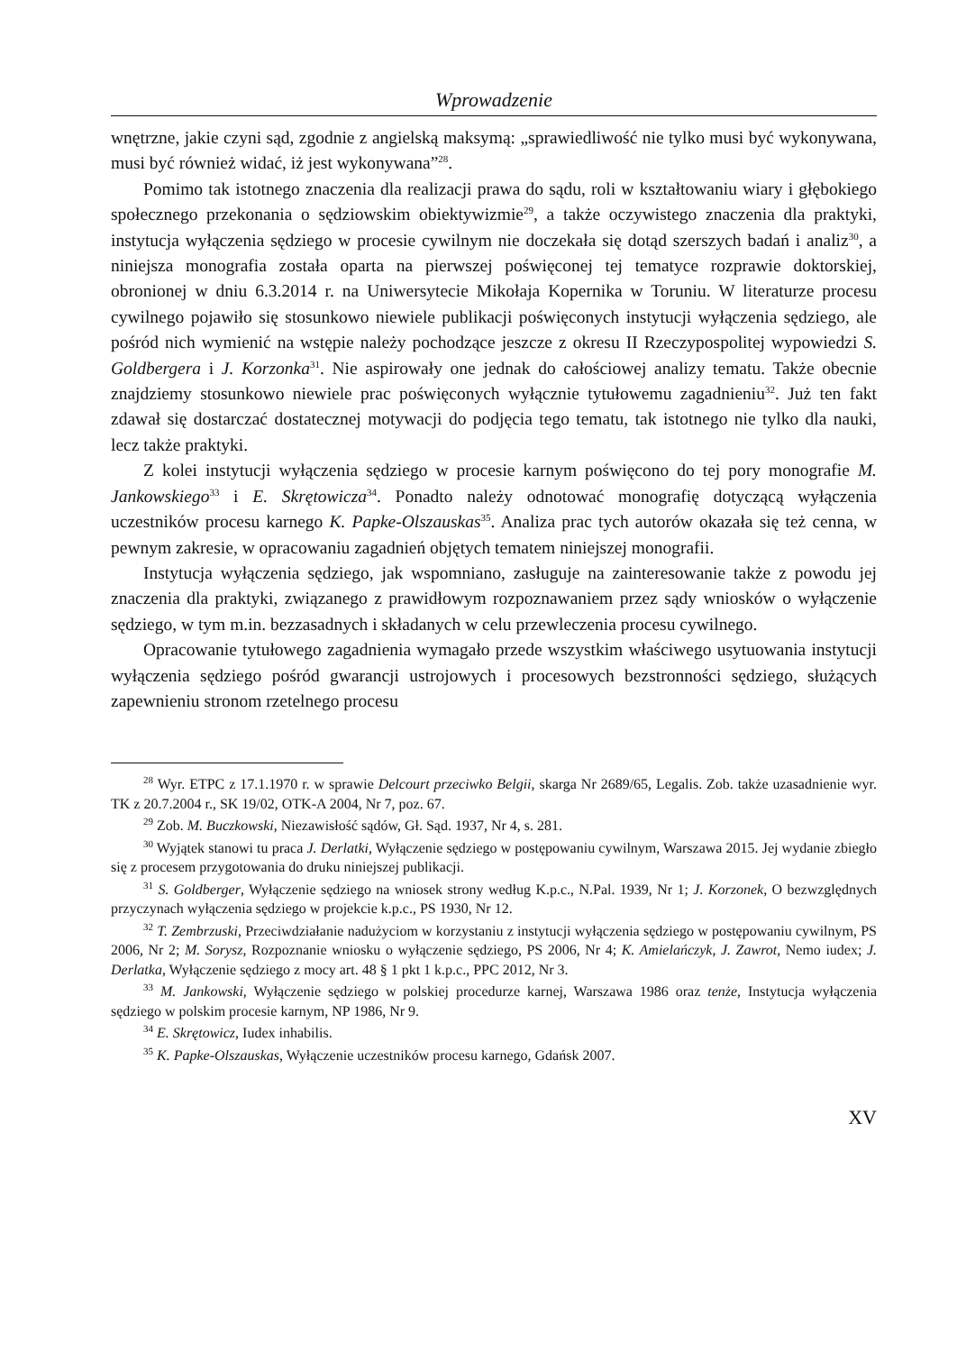Wprowadzenie
wnętrzne, jakie czyni sąd, zgodnie z angielską maksymą: „sprawiedliwość nie tylko musi być wykonywana, musi być również widać, iż jest wykonywana”<sup>28</sup>.
Pomimo tak istotnego znaczenia dla realizacji prawa do sądu, roli w kształtowaniu wiary i głębokiego społecznego przekonania o sędziowskim obiektywizmie<sup>29</sup>, a także oczywistego znaczenia dla praktyki, instytucja wyłączenia sędziego w procesie cywilnym nie doczekała się dotąd szerszych badań i analiz<sup>30</sup>, a niniejsza monografia została oparta na pierwszej poświęconej tej tematyce rozprawie doktorskiej, obronionej w dniu 6.3.2014 r. na Uniwersytecie Mikołaja Kopernika w Toruniu. W literaturze procesu cywilnego pojawiło się stosunkowo niewiele publikacji poświęconych instytucji wyłączenia sędziego, ale pośród nich wymienić na wstępie należy pochodzące jeszcze z okresu II Rzeczypospolitej wypowiedzi S. Goldbergera i J. Korzonka<sup>31</sup>. Nie aspirowały one jednak do całościowej analizy tematu. Także obecnie znajdziemy stosunkowo niewiele prac poświęconych wyłącznie tytułowemu zagadnieniu<sup>32</sup>. Już ten fakt zdawał się dostarczać dostatecznej motywacji do podjęcia tego tematu, tak istotnego nie tylko dla nauki, lecz także praktyki.
Z kolei instytucji wyłączenia sędziego w procesie karnym poświęcono do tej pory monografie M. Jankowskiego<sup>33</sup> i E. Skrętowicza<sup>34</sup>. Ponadto należy odnotować monografię dotyczącą wyłączenia uczestników procesu karnego K. Papke-Olszauskas<sup>35</sup>. Analiza prac tych autorów okazała się też cenna, w pewnym zakresie, w opracowaniu zagadnień objętych tematem niniejszej monografii.
Instytucja wyłączenia sędziego, jak wspomniano, zasługuje na zainteresowanie także z powodu jej znaczenia dla praktyki, związanego z prawidłowym rozpoznawaniem przez sądy wniosków o wyłączenie sędziego, w tym m.in. bezzasadnych i składanych w celu przewleczenia procesu cywilnego.
Opracowanie tytułowego zagadnienia wymagało przede wszystkim właściwego usytuowania instytucji wyłączenia sędziego pośród gwarancji ustrojowych i procesowych bezstronności sędziego, służących zapewnieniu stronom rzetelnego procesu
<sup>28</sup> Wyr. ETPC z 17.1.1970 r. w sprawie Delcourt przeciwko Belgii, skarga Nr 2689/65, Legalis. Zob. także uzasadnienie wyr. TK z 20.7.2004 r., SK 19/02, OTK-A 2004, Nr 7, poz. 67.
<sup>29</sup> Zob. M. Buczkowski, Niezawisłość sądów, Gł. Sąd. 1937, Nr 4, s. 281.
<sup>30</sup> Wyjątek stanowi tu praca J. Derlatki, Wyłączenie sędziego w postępowaniu cywilnym, Warszawa 2015. Jej wydanie zbiegło się z procesem przygotowania do druku niniejszej publikacji.
<sup>31</sup> S. Goldberger, Wyłączenie sędziego na wniosek strony według K.p.c., N.Pal. 1939, Nr 1; J. Korzonek, O bezwzględnych przyczynach wyłączenia sędziego w projekcie k.p.c., PS 1930, Nr 12.
<sup>32</sup> T. Zembrzuski, Przeciwdziałanie nadużyciom w korzystaniu z instytucji wyłączenia sędziego w postępowaniu cywilnym, PS 2006, Nr 2; M. Sorysz, Rozpoznanie wniosku o wyłączenie sędziego, PS 2006, Nr 4; K. Amielańczyk, J. Zawrot, Nemo iudex; J. Derlatka, Wyłączenie sędziego z mocy art. 48 § 1 pkt 1 k.p.c., PPC 2012, Nr 3.
<sup>33</sup> M. Jankowski, Wyłączenie sędziego w polskiej procedurze karnej, Warszawa 1986 oraz tenże, Instytucja wyłączenia sędziego w polskim procesie karnym, NP 1986, Nr 9.
<sup>34</sup> E. Skrętowicz, Iudex inhabilis.
<sup>35</sup> K. Papke-Olszauskas, Wyłączenie uczestników procesu karnego, Gdańsk 2007.
XV